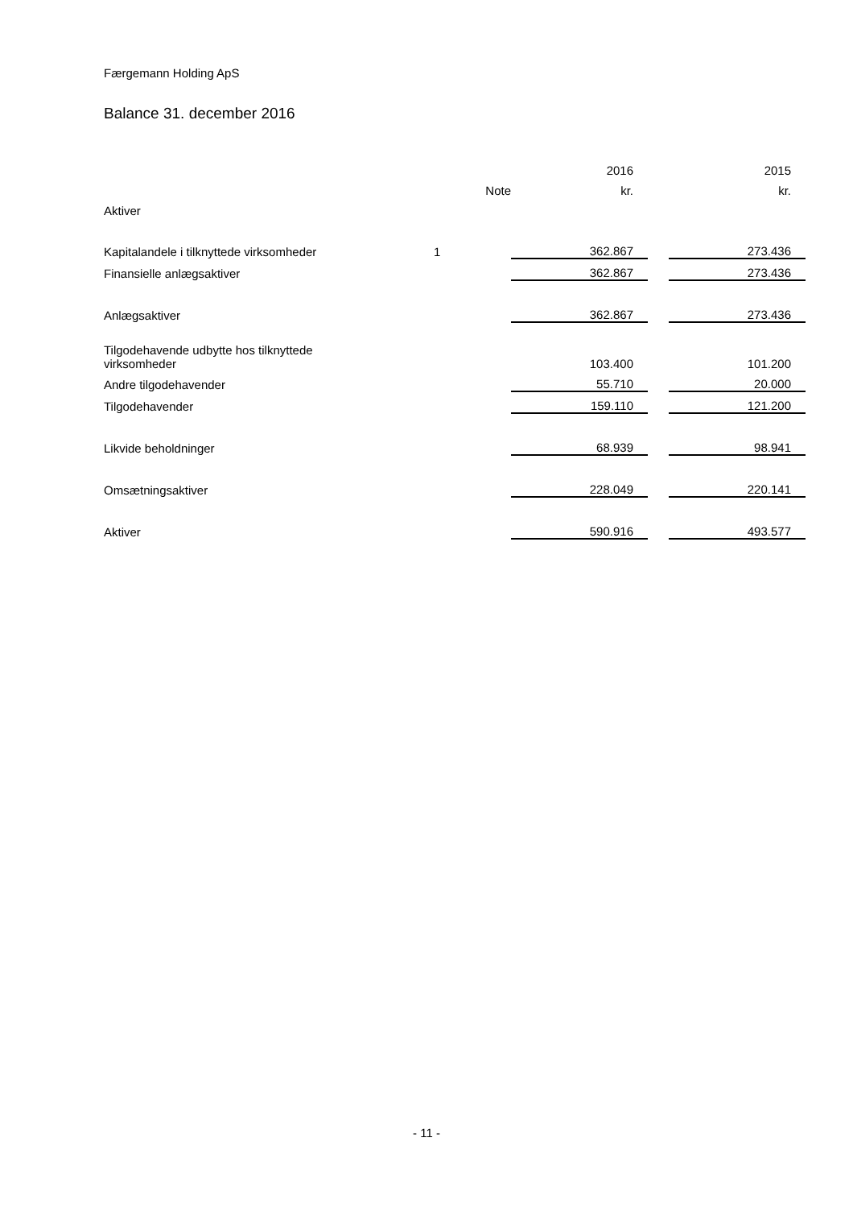Færgemann Holding ApS
Balance 31. december 2016
| | | 2016 | | 2015 |
| --- | --- | --- | --- | --- |
| | Note | kr. | | kr. |
| Aktiver | | | | |
| Kapitalandele i tilknyttede virksomheder | 1 | 362.867 | | 273.436 |
| Finansielle anlægsaktiver | | 362.867 | | 273.436 |
| Anlægsaktiver | | 362.867 | | 273.436 |
| Tilgodehavende udbytte hos tilknyttede virksomheder | | 103.400 | | 101.200 |
| Andre tilgodehavender | | 55.710 | | 20.000 |
| Tilgodehavender | | 159.110 | | 121.200 |
| Likvide beholdninger | | 68.939 | | 98.941 |
| Omsætningsaktiver | | 228.049 | | 220.141 |
| Aktiver | | 590.916 | | 493.577 |
- 11 -